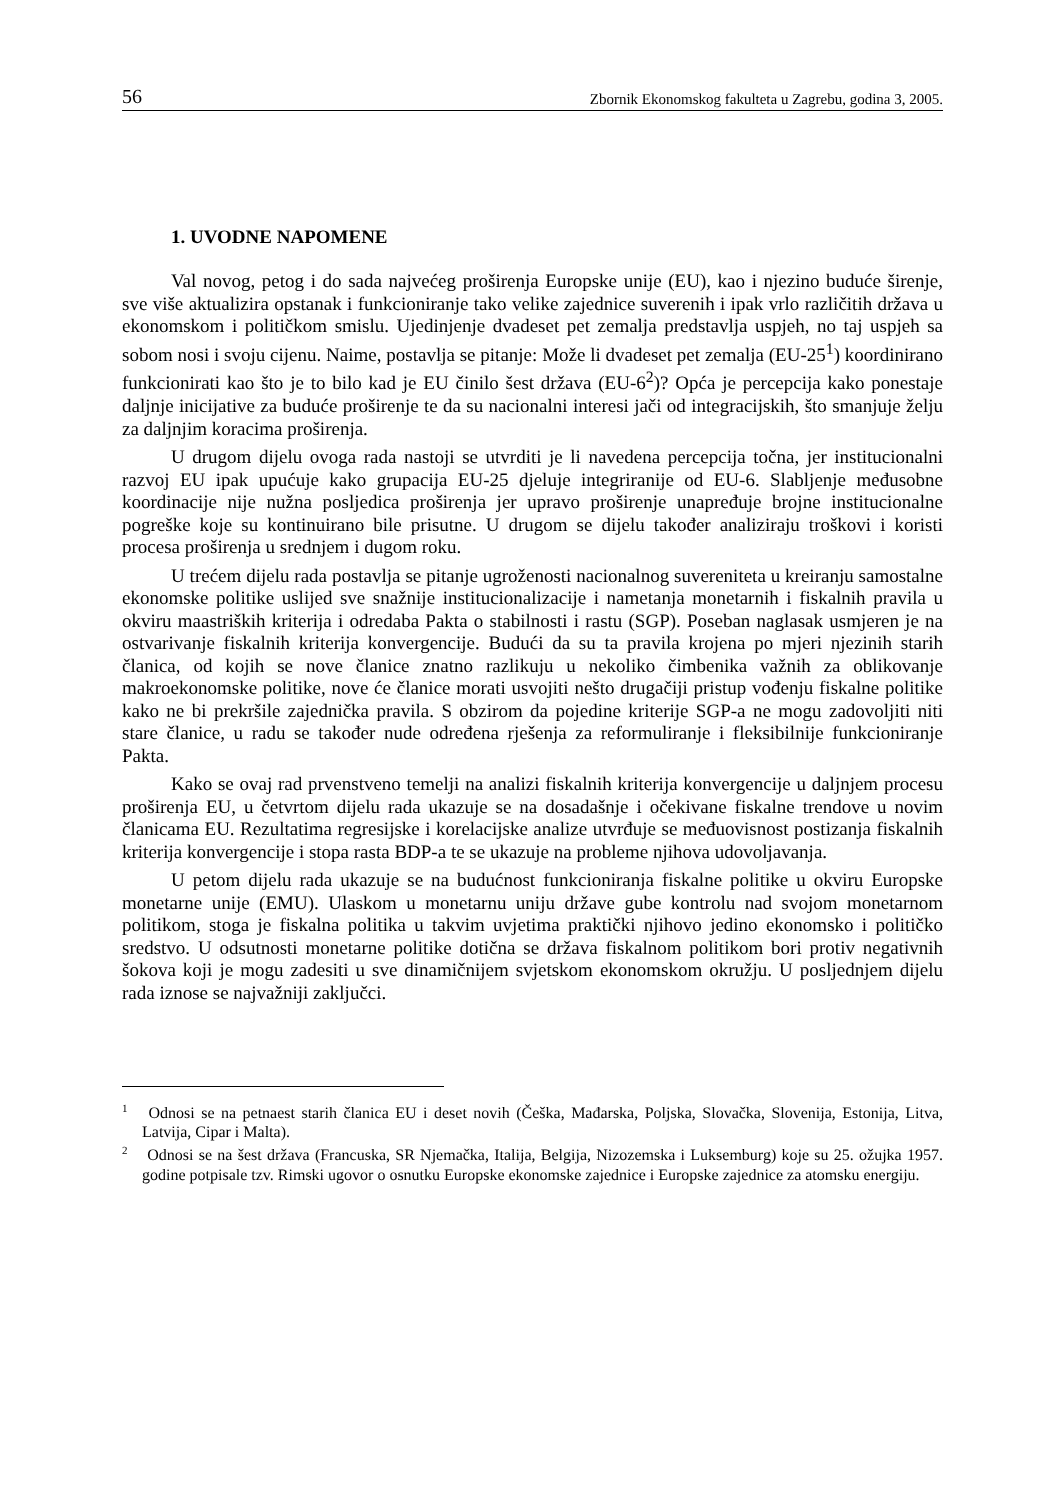56 Zbornik Ekonomskog fakulteta u Zagrebu, godina 3, 2005.
1. UVODNE NAPOMENE
Val novog, petog i do sada najvećeg proširenja Europske unije (EU), kao i njezino buduće širenje, sve više aktualizira opstanak i funkcioniranje tako velike zajednice suverenih i ipak vrlo različitih država u ekonomskom i političkom smislu. Ujedinjenje dvadeset pet zemalja predstavlja uspjeh, no taj uspjeh sa sobom nosi i svoju cijenu. Naime, postavlja se pitanje: Može li dvadeset pet zemalja (EU-25<sup>1</sup>) koordinirano funkcionirati kao što je to bilo kad je EU činilo šest država (EU-6<sup>2</sup>)? Opća je percepcija kako ponestaje daljnje inicijative za buduće proširenje te da su nacionalni interesi jači od integracijskih, što smanjuje želju za daljnjim koracima proširenja.
U drugom dijelu ovoga rada nastoji se utvrditi je li navedena percepcija točna, jer institucionalni razvoj EU ipak upućuje kako grupacija EU-25 djeluje integriranije od EU-6. Slabljenje međusobne koordinacije nije nužna posljedica proširenja jer upravo proširenje unapređuje brojne institucionalne pogreške koje su kontinuirano bile prisutne. U drugom se dijelu također analiziraju troškovi i koristi procesa proširenja u srednjem i dugom roku.
U trećem dijelu rada postavlja se pitanje ugroženosti nacionalnog suvereniteta u kreiranju samostalne ekonomske politike uslijed sve snažnije institucionalizacije i nametanja monetarnih i fiskalnih pravila u okviru maastriških kriterija i odredaba Pakta o stabilnosti i rastu (SGP). Poseban naglasak usmjeren je na ostvarivanje fiskalnih kriterija konvergencije. Budući da su ta pravila krojena po mjeri njezinih starih članica, od kojih se nove članice znatno razlikuju u nekoliko čimbenika važnih za oblikovanje makroekonomske politike, nove će članice morati usvojiti nešto drugačiji pristup vođenju fiskalne politike kako ne bi prekršile zajednička pravila. S obzirom da pojedine kriterije SGP-a ne mogu zadovoljiti niti stare članice, u radu se također nude određena rješenja za reformuliranje i fleksibilnije funkcioniranje Pakta.
Kako se ovaj rad prvenstveno temelji na analizi fiskalnih kriterija konvergencije u daljnjem procesu proširenja EU, u četvrtom dijelu rada ukazuje se na dosadašnje i očekivane fiskalne trendove u novim članicama EU. Rezultatima regresijske i korelacijske analize utvrđuje se međuovisnost postizanja fiskalnih kriterija konvergencije i stopa rasta BDP-a te se ukazuje na probleme njihova udovoljavanja.
U petom dijelu rada ukazuje se na budućnost funkcioniranja fiskalne politike u okviru Europske monetarne unije (EMU). Ulaskom u monetarnu uniju države gube kontrolu nad svojom monetarnom politikom, stoga je fiskalna politika u takvim uvjetima praktički njihovo jedino ekonomsko i političko sredstvo. U odsutnosti monetarne politike dotična se država fiskalnom politikom bori protiv negativnih šokova koji je mogu zadesiti u sve dinamičnijem svjetskom ekonomskom okružju. U posljednjem dijelu rada iznose se najvažniji zaključci.
<sup>1</sup> Odnosi se na petnaest starih članica EU i deset novih (Češka, Mađarska, Poljska, Slovačka, Slovenija, Estonija, Litva, Latvija, Cipar i Malta).
<sup>2</sup> Odnosi se na šest država (Francuska, SR Njemačka, Italija, Belgija, Nizozemska i Luksemburg) koje su 25. ožujka 1957. godine potpisale tzv. Rimski ugovor o osnutku Europske ekonomske zajednice i Europske zajednice za atomsku energiju.